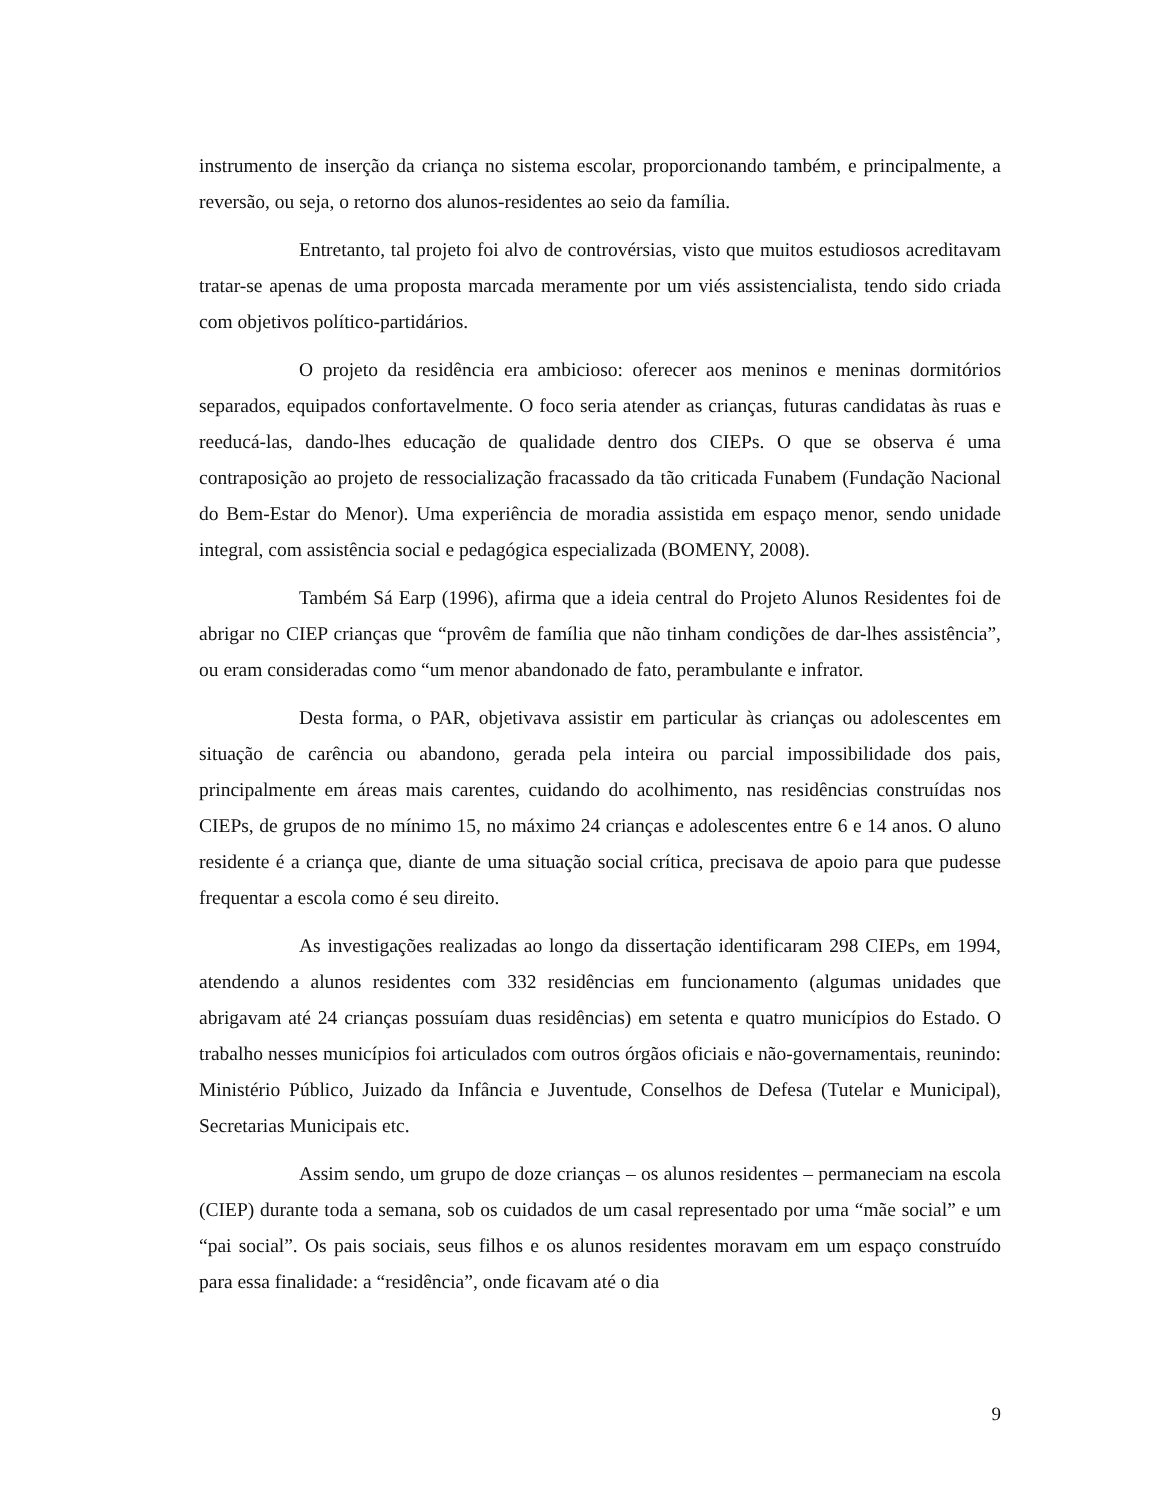instrumento de inserção da criança no sistema escolar, proporcionando também, e principalmente, a reversão, ou seja, o retorno dos alunos-residentes ao seio da família.
Entretanto, tal projeto foi alvo de controvérsias, visto que muitos estudiosos acreditavam tratar-se apenas de uma proposta marcada meramente por um viés assistencialista, tendo sido criada com objetivos político-partidários.
O projeto da residência era ambicioso: oferecer aos meninos e meninas dormitórios separados, equipados confortavelmente. O foco seria atender as crianças, futuras candidatas às ruas e reeducá-las, dando-lhes educação de qualidade dentro dos CIEPs. O que se observa é uma contraposição ao projeto de ressocialização fracassado da tão criticada Funabem (Fundação Nacional do Bem-Estar do Menor). Uma experiência de moradia assistida em espaço menor, sendo unidade integral, com assistência social e pedagógica especializada (BOMENY, 2008).
Também Sá Earp (1996), afirma que a ideia central do Projeto Alunos Residentes foi de abrigar no CIEP crianças que “provêm de família que não tinham condições de dar-lhes assistência”, ou eram consideradas como “um menor abandonado de fato, perambulante e infrator.
Desta forma, o PAR, objetivava assistir em particular às crianças ou adolescentes em situação de carência ou abandono, gerada pela inteira ou parcial impossibilidade dos pais, principalmente em áreas mais carentes, cuidando do acolhimento, nas residências construídas nos CIEPs, de grupos de no mínimo 15, no máximo 24 crianças e adolescentes entre 6 e 14 anos. O aluno residente é a criança que, diante de uma situação social crítica, precisava de apoio para que pudesse frequentar a escola como é seu direito.
As investigações realizadas ao longo da dissertação identificaram 298 CIEPs, em 1994, atendendo a alunos residentes com 332 residências em funcionamento (algumas unidades que abrigavam até 24 crianças possuíam duas residências) em setenta e quatro municípios do Estado. O trabalho nesses municípios foi articulados com outros órgãos oficiais e não-governamentais, reunindo: Ministério Público, Juizado da Infância e Juventude, Conselhos de Defesa (Tutelar e Municipal), Secretarias Municipais etc.
Assim sendo, um grupo de doze crianças – os alunos residentes – permaneciam na escola (CIEP) durante toda a semana, sob os cuidados de um casal representado por uma “mãe social” e um “pai social”. Os pais sociais, seus filhos e os alunos residentes moravam em um espaço construído para essa finalidade: a “residência”, onde ficavam até o dia
9